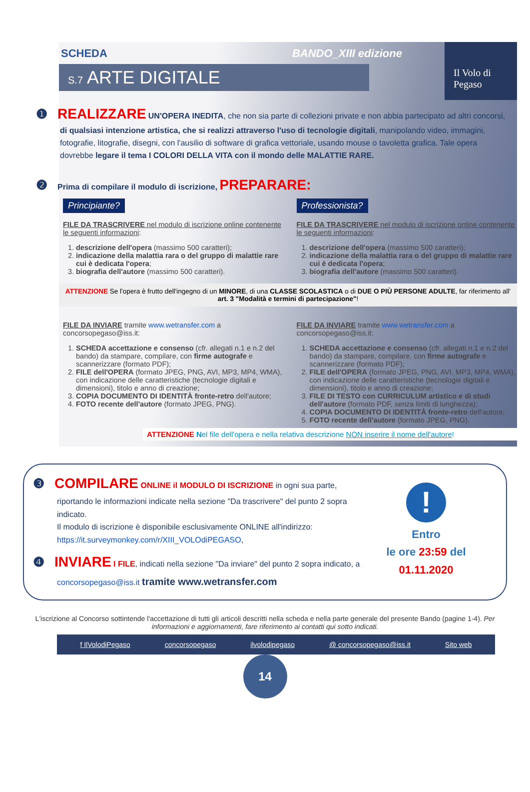Il Volo di Pegaso
SCHEDA BANDO_XIII edizione
S.7 ARTE DIGITALE
❶ REALIZZARE UN'OPERA INEDITA, che non sia parte di collezioni private e non abbia partecipato ad altri concorsi, di qualsiasi intenzione artistica, che si realizzi attraverso l'uso di tecnologie digitali, manipolando video, immagini, fotografie, litografie, disegni, con l'ausilio di software di grafica vettoriale, usando mouse o tavoletta grafica. Tale opera dovrebbe legare il tema I COLORI DELLA VITA con il mondo delle MALATTIE RARE.
❷ Prima di compilare il modulo di iscrizione, PREPARARE:
Principiante?
FILE DA TRASCRIVERE nel modulo di iscrizione online contenente le seguenti informazioni:
1. descrizione dell'opera (massimo 500 caratteri);
2. indicazione della malattia rara o del gruppo di malattie rare cui è dedicata l'opera;
3. biografia dell'autore (massimo 500 caratteri).
Professionista?
FILE DA TRASCRIVERE nel modulo di iscrizione online contenente le seguenti informazioni:
1. descrizione dell'opera (massimo 500 caratteri);
2. indicazione della malattia rara o del gruppo di malattie rare cui è dedicata l'opera;
3. biografia dell'autore (massimo 500 caratteri).
ATTENZIONE Se l'opera è frutto dell'ingegno di un MINORE, di una CLASSE SCOLASTICA o di DUE O PIÙ PERSONE ADULTE, far riferimento all' art. 3 "Modalità e termini di partecipazione"!
FILE DA INVIARE tramite www.wetransfer.com a concorsopegaso@iss.it:
1. SCHEDA accettazione e consenso (cfr. allegati n.1 e n.2 del bando) da stampare, compilare, con firme autografe e scannerizzare (formato PDF);
2. FILE dell'OPERA (formato JPEG, PNG, AVI, MP3, MP4, WMA), con indicazione delle caratteristiche (tecnologie digitali e dimensioni), titolo e anno di creazione;
3. COPIA DOCUMENTO DI IDENTITÀ fronte-retro dell'autore;
4. FOTO recente dell'autore (formato JPEG, PNG).
FILE DA INVIARE tramite www.wetransfer.com a concorsopegaso@iss.it:
1. SCHEDA accettazione e consenso (cfr. allegati n.1 e n.2 del bando) da stampare, compilare, con firme autografe e scannerizzare (formato PDF);
2. FILE dell'OPERA (formato JPEG, PNG, AVI, MP3, MP4, WMA), con indicazione delle caratteristiche (tecnologie digitali e dimensioni), titolo e anno di creazione;
3. FILE DI TESTO con CURRICULUM artistico e di studi dell'autore (formato PDF, senza limiti di lunghezza);
4. COPIA DOCUMENTO DI IDENTITÀ fronte-retro dell'autore;
5. FOTO recente dell'autore (formato JPEG, PNG).
ATTENZIONE Nel file dell'opera e nella relativa descrizione NON inserire il nome dell'autore!
❸ COMPILARE ONLINE il MODULO DI ISCRIZIONE in ogni sua parte, riportando le informazioni indicate nella sezione "Da trascrivere" del punto 2 sopra indicato.
Il modulo di iscrizione è disponibile esclusivamente ONLINE all'indirizzo: https://it.surveymonkey.com/r/XIII_VOLOdiPEGASO,
❹ INVIARE I FILE, indicati nella sezione "Da inviare" del punto 2 sopra indicato, a concorsopegaso@iss.it tramite www.wetransfer.com
!
Entro
le ore 23:59 del
01.11.2020
L'iscrizione al Concorso sottintende l'accettazione di tutti gli articoli descritti nella scheda e nella parte generale del presente Bando (pagine 1-4). Per informazioni e aggiornamenti, fare riferimento ai contatti qui sotto indicati.
f IlVolodiPegaso concorsopegaso ilvolodipegaso @ concorsopegaso@iss.it Sito web
14